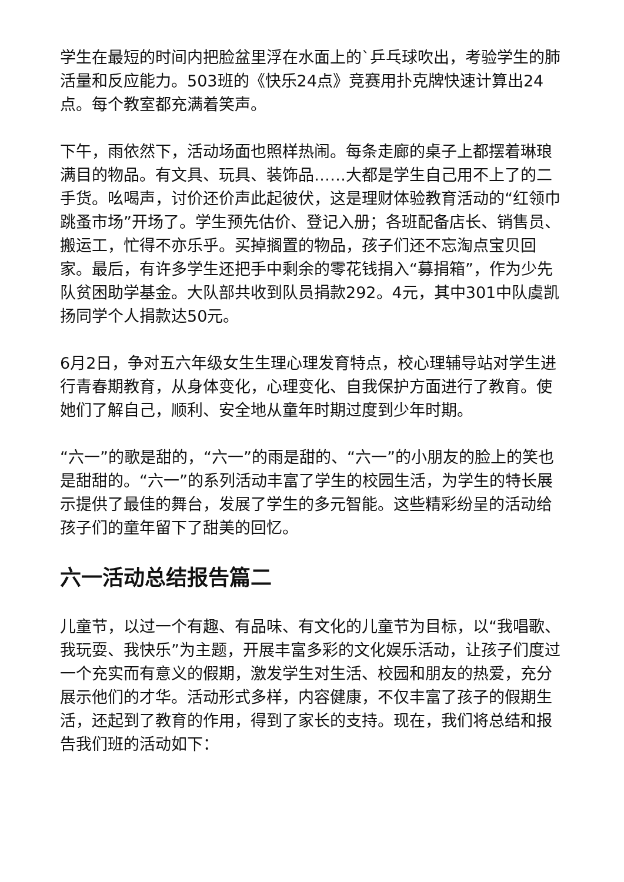学生在最短的时间内把脸盆里浮在水面上的`乒乓球吹出，考验学生的肺活量和反应能力。503班的《快乐24点》竞赛用扑克牌快速计算出24点。每个教室都充满着笑声。
下午，雨依然下，活动场面也照样热闹。每条走廊的桌子上都摆着琳琅满目的物品。有文具、玩具、装饰品……大都是学生自己用不上了的二手货。吆喝声，讨价还价声此起彼伏，这是理财体验教育活动的“红领巾跳蚤市场”开场了。学生预先估价、登记入册；各班配备店长、销售员、搬运工，忙得不亦乐乎。买掉搁置的物品，孩子们还不忘淘点宝贝回家。最后，有许多学生还把手中剩余的零花钱捐入“募捐箱”，作为少先队贫困助学基金。大队部共收到队员捐款292。4元，其中301中队虞凯扬同学个人捐款达50元。
6月2日，争对五六年级女生生理心理发育特点，校心理辅导站对学生进行青春期教育，从身体变化，心理变化、自我保护方面进行了教育。使她们了解自己，顺利、安全地从童年时期过度到少年时期。
“六一”的歌是甜的，“六一”的雨是甜的、“六一”的小朋友的脸上的笑也是甜甜的。“六一”的系列活动丰富了学生的校园生活，为学生的特长展示提供了最佳的舞台，发展了学生的多元智能。这些精彩纷呈的活动给孩子们的童年留下了甜美的回忆。
六一活动总结报告篇二
儿童节，以过一个有趣、有品味、有文化的儿童节为目标，以“我唱歌、我玩耍、我快乐”为主题，开展丰富多彩的文化娱乐活动，让孩子们度过一个充实而有意义的假期，激发学生对生活、校园和朋友的热爱，充分展示他们的才华。活动形式多样，内容健康，不仅丰富了孩子的假期生活，还起到了教育的作用，得到了家长的支持。现在，我们将总结和报告我们班的活动如下：